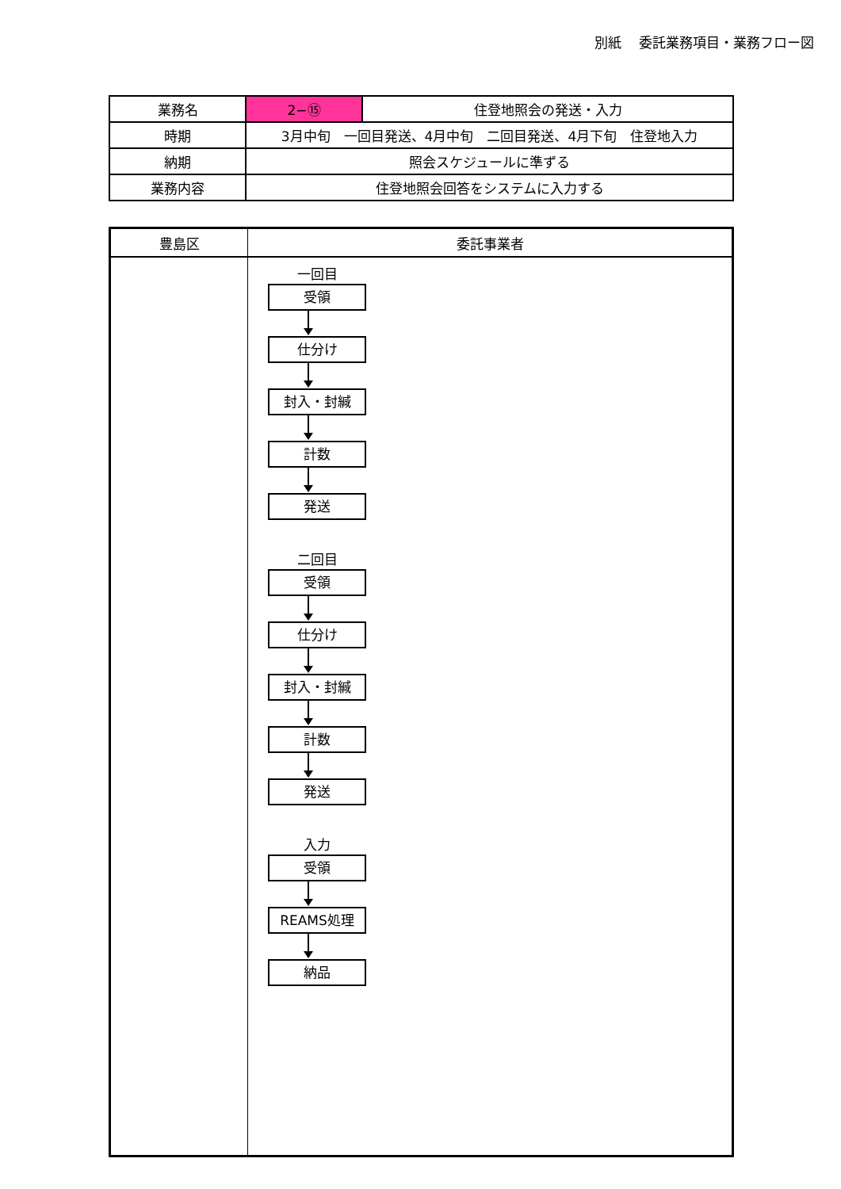別紙　 委託業務項目・業務フロー図
| 業務名 | 2−⑮ | 住登地照会の発送・入力 |
| 時期 | 3月中旬 一回目発送、4月中旬 二回目発送、4月下旬 住登地入力 | |
| 納期 | 照会スケジュールに準ずる | |
| 業務内容 | 住登地照会回答をシステムに入力する | |
| 豊島区 | 委託事業者 |
| --- | --- |
| | 一回目 受領 仕分け 封入・封緘 計数 発送 二回目 受領 仕分け 封入・封緘 計数 発送 入力 受領 REAMS処理 納品 |